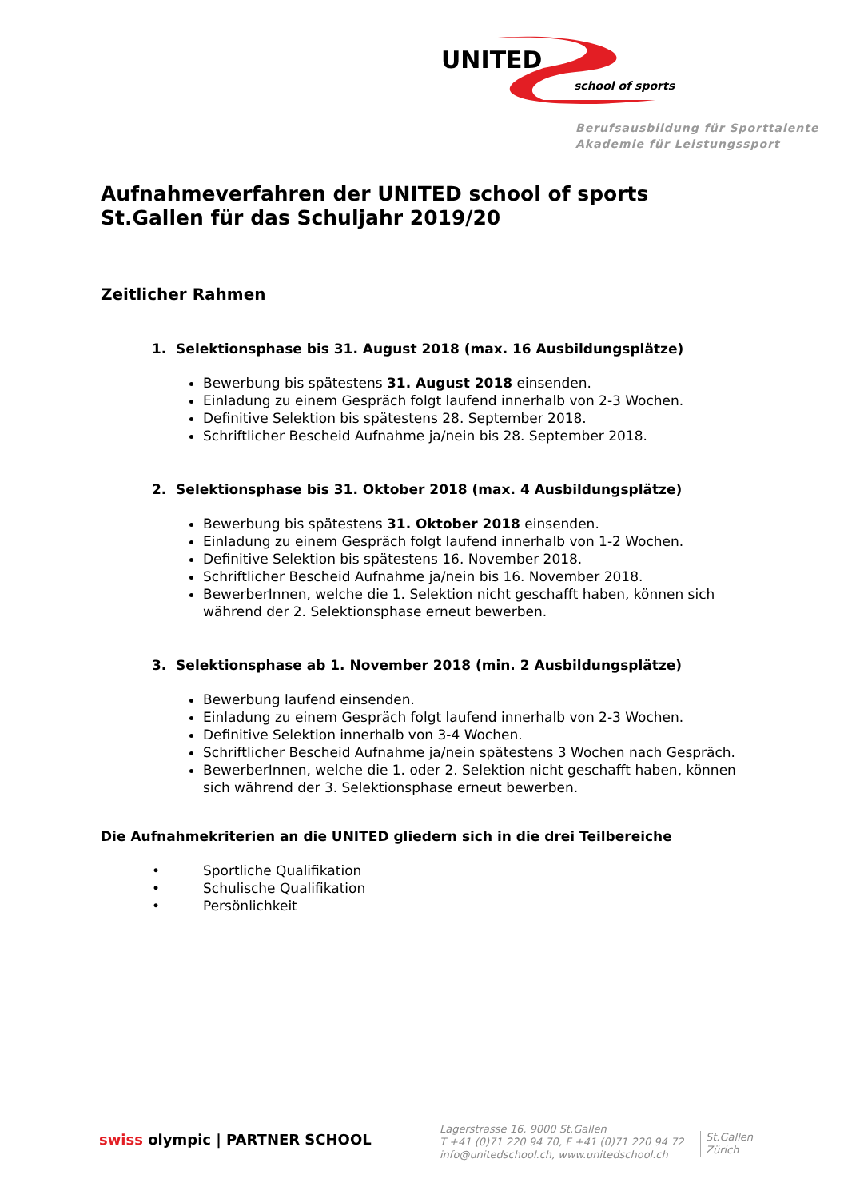UNITED
school of sports
Berufsausbildung für Sporttalente
Akademie für Leistungssport
Aufnahmeverfahren der UNITED school of sports St.Gallen für das Schuljahr 2019/20
Zeitlicher Rahmen
1. Selektionsphase bis 31. August 2018 (max. 16 Ausbildungsplätze)
Bewerbung bis spätestens 31. August 2018 einsenden.
Einladung zu einem Gespräch folgt laufend innerhalb von 2-3 Wochen.
Definitive Selektion bis spätestens 28. September 2018.
Schriftlicher Bescheid Aufnahme ja/nein bis 28. September 2018.
2. Selektionsphase bis 31. Oktober 2018 (max. 4 Ausbildungsplätze)
Bewerbung bis spätestens 31. Oktober 2018 einsenden.
Einladung zu einem Gespräch folgt laufend innerhalb von 1-2 Wochen.
Definitive Selektion bis spätestens 16. November 2018.
Schriftlicher Bescheid Aufnahme ja/nein bis 16. November 2018.
BewerberInnen, welche die 1. Selektion nicht geschafft haben, können sich während der 2. Selektionsphase erneut bewerben.
3. Selektionsphase ab 1. November 2018 (min. 2 Ausbildungsplätze)
Bewerbung laufend einsenden.
Einladung zu einem Gespräch folgt laufend innerhalb von 2-3 Wochen.
Definitive Selektion innerhalb von 3-4 Wochen.
Schriftlicher Bescheid Aufnahme ja/nein spätestens 3 Wochen nach Gespräch.
BewerberInnen, welche die 1. oder 2. Selektion nicht geschafft haben, können sich während der 3. Selektionsphase erneut bewerben.
Die Aufnahmekriterien an die UNITED gliedern sich in die drei Teilbereiche
• Sportliche Qualifikation
• Schulische Qualifikation
• Persönlichkeit
swiss olympic | PARTNER SCHOOL
Lagerstrasse 16, 9000 St.Gallen
T +41 (0)71 220 94 70, F +41 (0)71 220 94 72
info@unitedschool.ch, www.unitedschool.ch
St.Gallen
Zürich